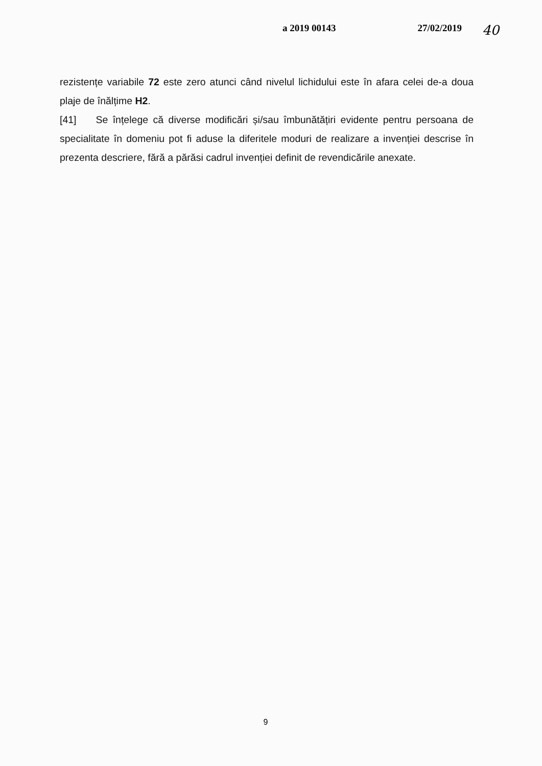a 2019 00143 27/02/2019 40
rezistențe variabile 72 este zero atunci când nivelul lichidului este în afara celei de-a doua plaje de înălțime H2.
[41] Se înțelege că diverse modificări și/sau îmbunătățiri evidente pentru persoana de specialitate în domeniu pot fi aduse la diferitele moduri de realizare a invenției descrise în prezenta descriere, fără a părăsi cadrul invenției definit de revendicările anexate.
9